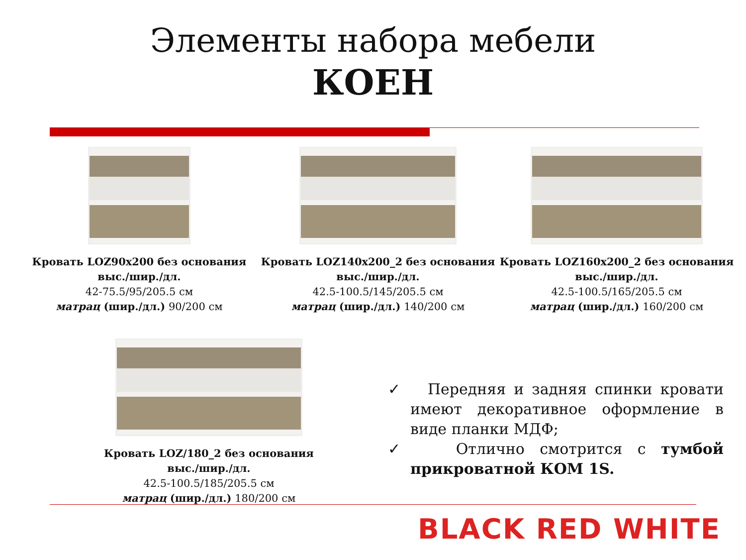Элементы набора мебели
КОЕН
Кровать LOZ90x200 без основания
выс./шир./дл.
42-75.5/95/205.5 см
матрац (шир./дл.) 90/200 см
Кровать LOZ140x200_2 без основания
выс./шир./дл.
42.5-100.5/145/205.5 см
матрац (шир./дл.) 140/200 см
Кровать LOZ160x200_2 без основания
выс./шир./дл.
42.5-100.5/165/205.5 см
матрац (шир./дл.) 160/200 см
Кровать LOZ/180_2 без основания
выс./шир./дл.
42.5-100.5/185/205.5 см
матрац (шир./дл.) 180/200 см
✓ Передняя и задняя спинки кровати имеют декоративное оформление в виде планки МДФ;
✓ Отлично смотрится с тумбой прикроватной КОМ 1S.
BLACK RED WHITE